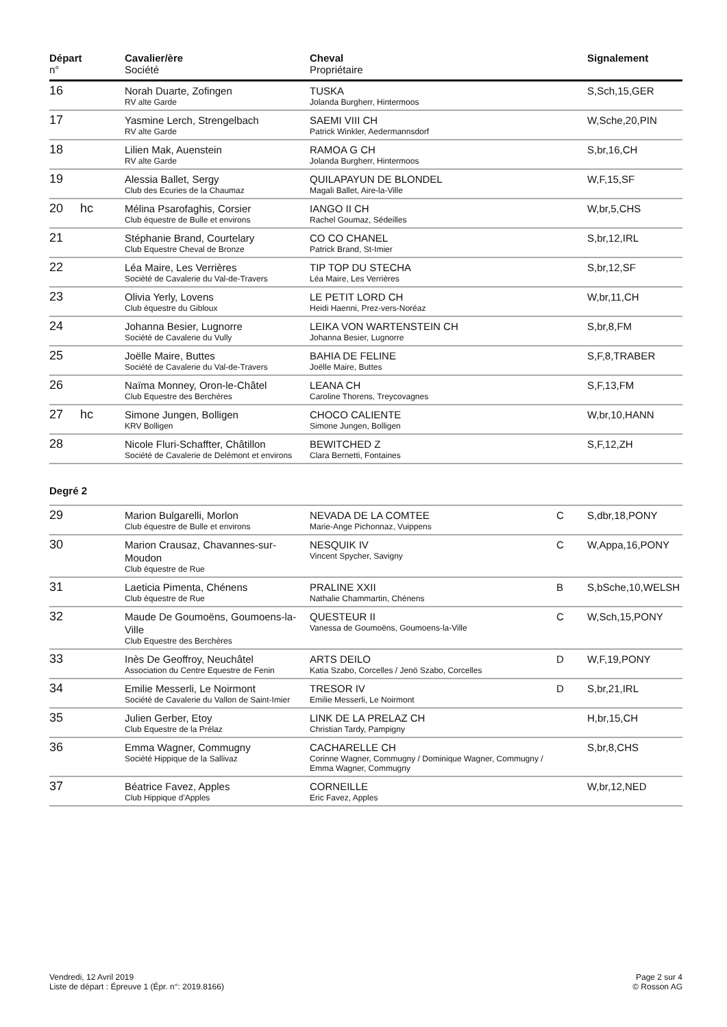| Départ n° | | Cavalier/ère Société | Cheval Propriétaire | | Signalement |
| --- | --- | --- | --- | --- | --- |
| 16 | | Norah Duarte, Zofingen RV alte Garde | TUSKA Jolanda Burgherr, Hintermoos | | S,Sch,15,GER |
| 17 | | Yasmine Lerch, Strengelbach RV alte Garde | SAEMI VIII CH Patrick Winkler, Aedermannsdorf | | W,Sche,20,PIN |
| 18 | | Lilien Mak, Auenstein RV alte Garde | RAMOA G CH Jolanda Burgherr, Hintermoos | | S,br,16,CH |
| 19 | | Alessia Ballet, Sergy Club des Ecuries de la Chaumaz | QUILAPAYUN DE BLONDEL Magali Ballet, Aire-la-Ville | | W,F,15,SF |
| 20 | hc | Mélina Psarofaghis, Corsier Club équestre de Bulle et environs | IANGO II CH Rachel Goumaz, Sédeilles | | W,br,5,CHS |
| 21 | | Stéphanie Brand, Courtelary Club Equestre Cheval de Bronze | CO CO CHANEL Patrick Brand, St-Imier | | S,br,12,IRL |
| 22 | | Léa Maire, Les Verrières Société de Cavalerie du Val-de-Travers | TIP TOP DU STECHA Léa Maire, Les Verrières | | S,br,12,SF |
| 23 | | Olivia Yerly, Lovens Club équestre du Gibloux | LE PETIT LORD CH Heidi Haenni, Prez-vers-Noréaz | | W,br,11,CH |
| 24 | | Johanna Besier, Lugnorre Société de Cavalerie du Vully | LEIKA VON WARTENSTEIN CH Johanna Besier, Lugnorre | | S,br,8,FM |
| 25 | | Joëlle Maire, Buttes Société de Cavalerie du Val-de-Travers | BAHIA DE FELINE Joëlle Maire, Buttes | | S,F,8,TRABER |
| 26 | | Naïma Monney, Oron-le-Châtel Club Equestre des Berchères | LEANA CH Caroline Thorens, Treycovagnes | | S,F,13,FM |
| 27 | hc | Simone Jungen, Bolligen KRV Bolligen | CHOCO CALIENTE Simone Jungen, Bolligen | | W,br,10,HANN |
| 28 | | Nicole Fluri-Schaffter, Châtillon Société de Cavalerie de Delémont et environs | BEWITCHED Z Clara Bernetti, Fontaines | | S,F,12,ZH |
Degré 2
| 29 | | Marion Bulgarelli, Morlon Club équestre de Bulle et environs | NEVADA DE LA COMTEE Marie-Ange Pichonnaz, Vuippens | C | S,dbr,18,PONY |
| 30 | | Marion Crausaz, Chavannes-sur-Moudon Club équestre de Rue | NESQUIK IV Vincent Spycher, Savigny | C | W,Appa,16,PONY |
| 31 | | Laeticia Pimenta, Chénens Club équestre de Rue | PRALINE XXII Nathalie Chammartin, Chénens | B | S,bSche,10,WELSH |
| 32 | | Maude De Goumoëns, Goumoens-la-Ville Club Equestre des Berchères | QUESTEUR II Vanessa de Goumoëns, Goumoens-la-Ville | C | W,Sch,15,PONY |
| 33 | | Inès De Geoffroy, Neuchâtel Association du Centre Equestre de Fenin | ARTS DEILO Katia Szabo, Corcelles / Jenö Szabo, Corcelles | D | W,F,19,PONY |
| 34 | | Emilie Messerli, Le Noirmont Société de Cavalerie du Vallon de Saint-Imier | TRESOR IV Emilie Messerli, Le Noirmont | D | S,br,21,IRL |
| 35 | | Julien Gerber, Etoy Club Equestre de la Prélaz | LINK DE LA PRELAZ CH Christian Tardy, Pampigny | | H,br,15,CH |
| 36 | | Emma Wagner, Commugny Société Hippique de la Sallivaz | CACHARELLE CH Corinne Wagner, Commugny / Dominique Wagner, Commugny / Emma Wagner, Commugny | | S,br,8,CHS |
| 37 | | Béatrice Favez, Apples Club Hippique d'Apples | CORNEILLE Eric Favez, Apples | | W,br,12,NED |
Vendredi, 12 Avril 2019
Liste de départ : Épreuve 1 (Épr. n°: 2019.8166)
Page 2 sur 4
© Rosson AG